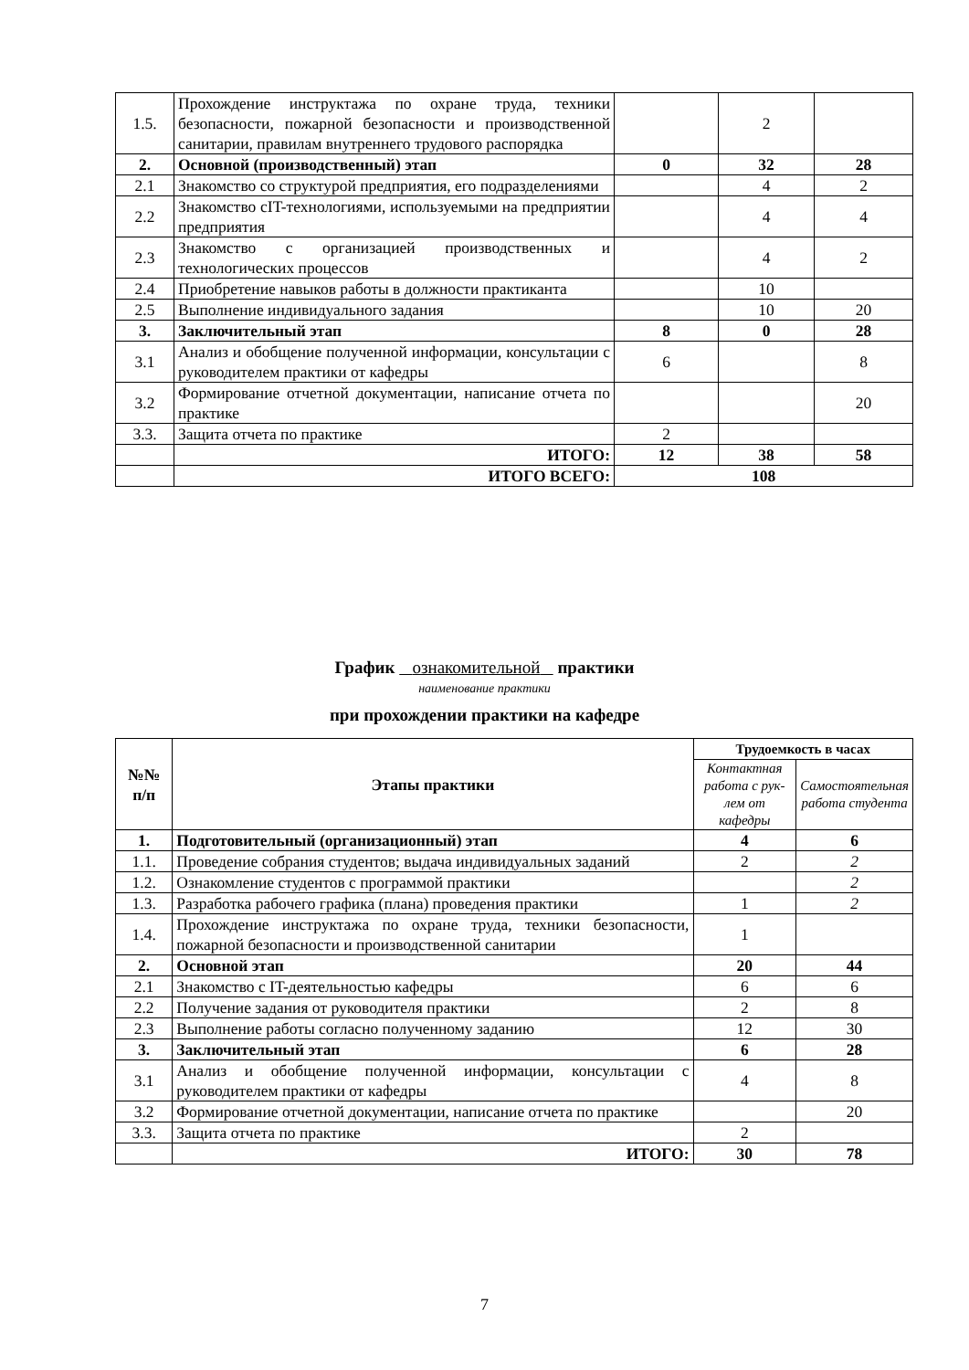| 1.5. | Прохождение инструктажа по охране труда, техники безопасности, пожарной безопасности и производственной санитарии, правилам внутреннего трудового распорядка | | 2 | |
| 2. | Основной (производственный) этап | 0 | 32 | 28 |
| 2.1 | Знакомство со структурой предприятия, его подразделениями | | 4 | 2 |
| 2.2 | Знакомство сIT-технологиями, используемыми на предприятии предприятия | | 4 | 4 |
| 2.3 | Знакомство с организацией производственных и технологических процессов | | 4 | 2 |
| 2.4 | Приобретение навыков работы в должности практиканта | | 10 | |
| 2.5 | Выполнение индивидуального задания | | 10 | 20 |
| 3. | Заключительный этап | 8 | 0 | 28 |
| 3.1 | Анализ и обобщение полученной информации, консультации с руководителем практики от кафедры | 6 | | 8 |
| 3.2 | Формирование отчетной документации, написание отчета по практике | | | 20 |
| 3.3. | Защита отчета по практике | 2 | | |
| | ИТОГО: | 12 | 38 | 58 |
| | ИТОГО ВСЕГО: | 108 | | |
График ознакомительной практики
наименование практики
при прохождении практики на кафедре
| №№ п/п | Этапы практики | Трудоемкость в часах | |
| --- | --- | --- | --- |
| | | Контактная работа с рук-лем от кафедры | Самостоятельная работа студента |
| 1. | Подготовительный (организационный) этап | 4 | 6 |
| 1.1. | Проведение собрания студентов; выдача индивидуальных заданий | 2 | 2 |
| 1.2. | Ознакомление студентов с программой практики | | 2 |
| 1.3. | Разработка рабочего графика (плана) проведения практики | 1 | 2 |
| 1.4. | Прохождение инструктажа по охране труда, техники безопасности, пожарной безопасности и производственной санитарии | 1 | |
| 2. | Основной этап | 20 | 44 |
| 2.1 | Знакомство с IT-деятельностью кафедры | 6 | 6 |
| 2.2 | Получение задания от руководителя практики | 2 | 8 |
| 2.3 | Выполнение работы согласно полученному заданию | 12 | 30 |
| 3. | Заключительный этап | 6 | 28 |
| 3.1 | Анализ и обобщение полученной информации, консультации с руководителем практики от кафедры | 4 | 8 |
| 3.2 | Формирование отчетной документации, написание отчета по практике | | 20 |
| 3.3. | Защита отчета по практике | 2 | |
| | ИТОГО: | 30 | 78 |
7